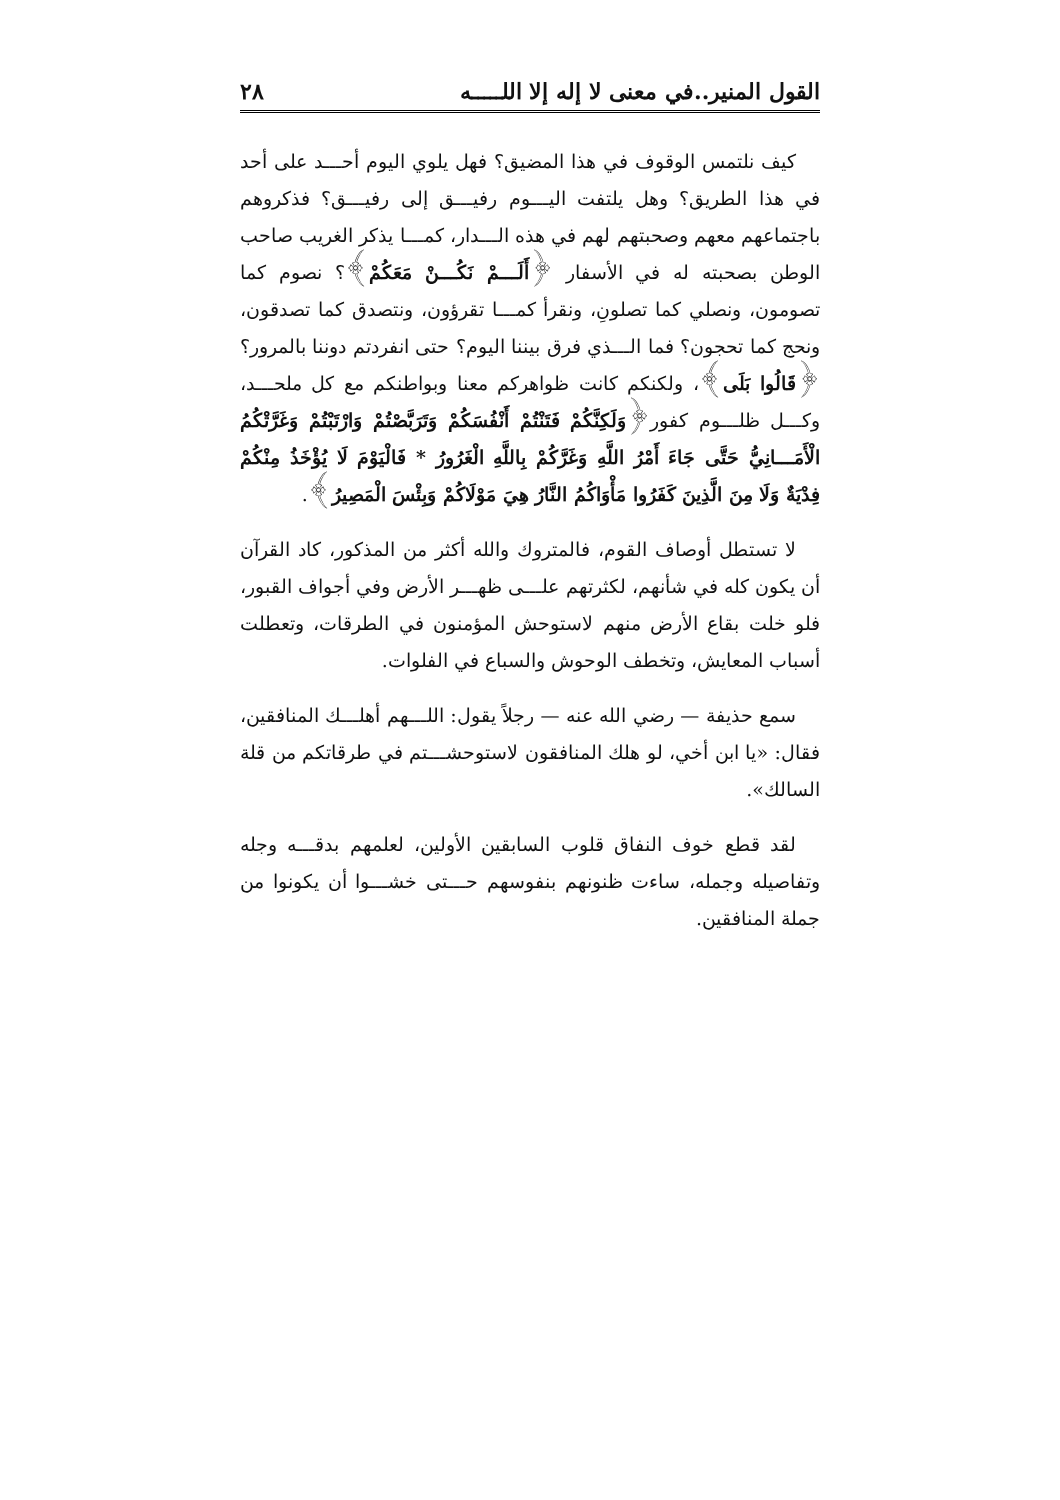القول المنير..في معنى لا إله إلا اللـــــه ٢٨
كيف نلتمس الوقوف في هذا المضيق؟ فهل يلوي اليوم أحـــد على أحد في هذا الطريق؟ وهل يلتفت اليـــوم رفيـــق إلى رفيـــق؟ فذكروهم باجتماعهم معهم وصحبتهم لهم في هذه الـــدار، كمـــا يذكر الغريب صاحب الوطن بصحبته له في الأسفار ﴿أَلَـــمْ نَكُـــنْ مَعَكُمْ﴾؟ نصوم كما تصومون، ونصلي كما تصلونِ، ونقرأ كمـــا تقرؤون، ونتصدق كما تصدقون، ونحج كما تحجون؟ فما الـــذي فرق بيننا اليوم؟ حتى انفردتم دوننا بالمرور؟ ﴿قَالُوا بَلَى﴾، ولكنكم كانت ظواهركم معنا وبواطنكم مع كل ملحـــد، وكـــل ظلـــوم كفور﴿وَلَكِنَّكُمْ فَتَنْتُمْ أَنْفُسَكُمْ وَتَرَبَّصْتُمْ وَارْتَبْتُمْ وَغَرَّتْكُمُ الْأَمَـــانِيُّ حَتَّى جَاءَ أَمْرُ اللَّهِ وَغَرَّكُمْ بِاللَّهِ الْغَرُورُ * فَالْيَوْمَ لَا يُؤْخَذُ مِنْكُمْ فِدْيَةٌ وَلَا مِنَ الَّذِينَ كَفَرُوا مَأْوَاكُمُ النَّارُ هِيَ مَوْلَاكُمْ وَبِئْسَ الْمَصِيرُ﴾.
لا تستطل أوصاف القوم، فالمتروك والله أكثر من المذكور، كاد القرآن أن يكون كله في شأنهم، لكثرتهم علـــى ظهـــر الأرض وفي أجواف القبور، فلو خلت بقاع الأرض منهم لاستوحش المؤمنون في الطرقات، وتعطلت أسباب المعايش، وتخطف الوحوش والسباع في الفلوات.
سمع حذيفة — رضي الله عنه — رجلاً يقول: اللـــهم أهلـــك المنافقين، فقال: «يا ابن أخي، لو هلك المنافقون لاستوحشـــتم في طرقاتكم من قلة السالك».
لقد قطع خوف النفاق قلوب السابقين الأولين، لعلمهم بدقـــه وجله وتفاصيله وجمله، ساءت ظنونهم بنفوسهم حـــتى خشـــوا أن يكونوا من جملة المنافقين.